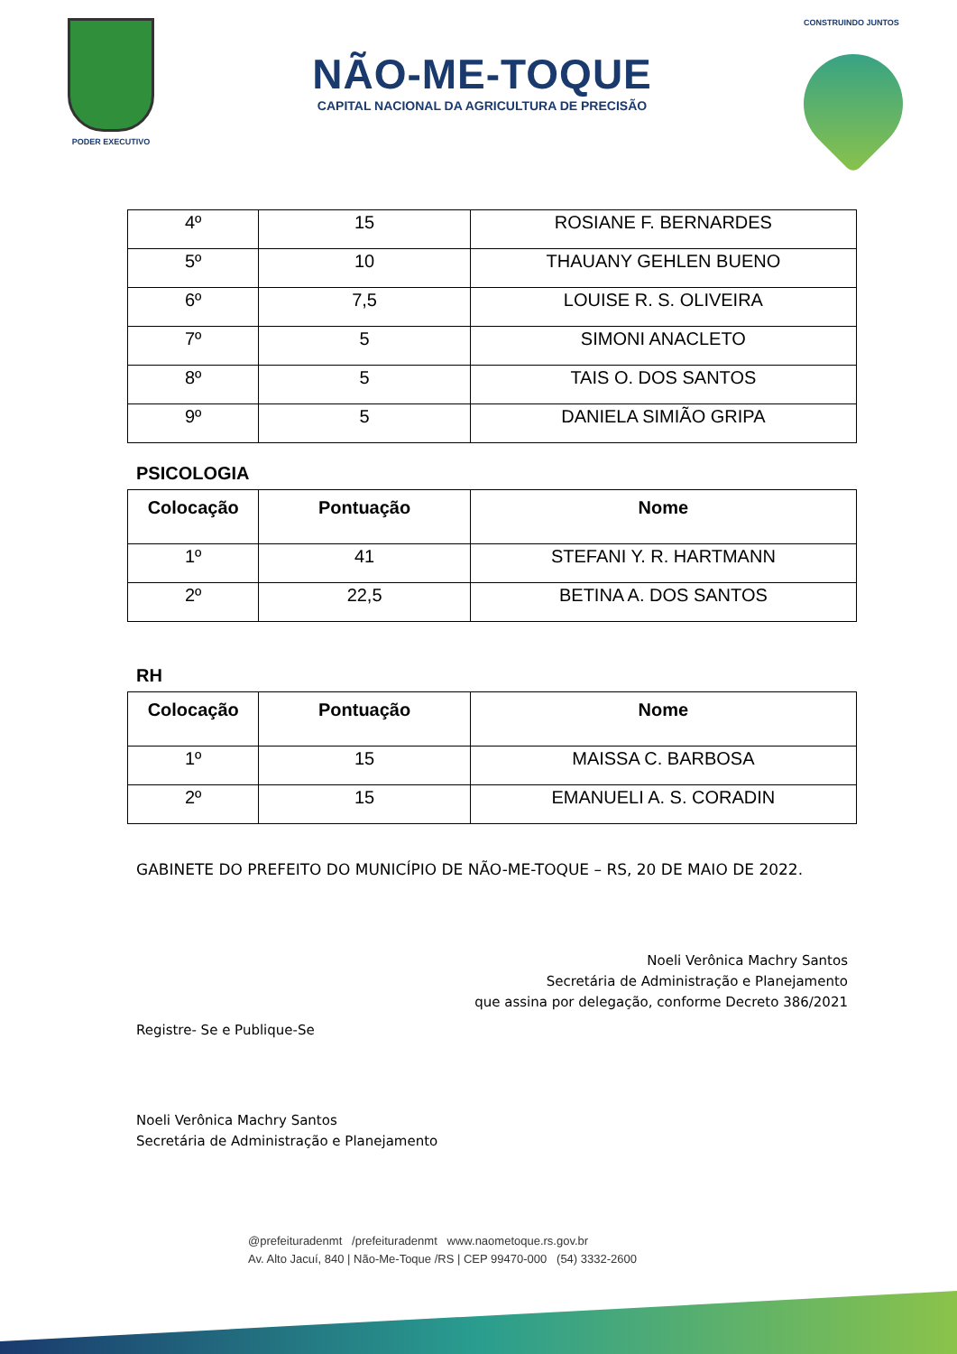PODER EXECUTIVO
NÃO-ME-TOQUE
CAPITAL NACIONAL DA AGRICULTURA DE PRECISÃO
CONSTRUINDO JUNTOS
| 4º | 15 | ROSIANE F. BERNARDES |
| 5º | 10 | THAUANY GEHLEN BUENO |
| 6º | 7,5 | LOUISE R. S. OLIVEIRA |
| 7º | 5 | SIMONI ANACLETO |
| 8º | 5 | TAIS O. DOS SANTOS |
| 9º | 5 | DANIELA SIMIÃO GRIPA |
PSICOLOGIA
| Colocação | Pontuação | Nome |
| --- | --- | --- |
| 1º | 41 | STEFANI Y. R. HARTMANN |
| 2º | 22,5 | BETINA A. DOS SANTOS |
RH
| Colocação | Pontuação | Nome |
| --- | --- | --- |
| 1º | 15 | MAISSA C. BARBOSA |
| 2º | 15 | EMANUELI A. S. CORADIN |
GABINETE DO PREFEITO DO MUNICÍPIO DE NÃO-ME-TOQUE – RS, 20 DE MAIO DE 2022.
Noeli Verônica Machry Santos
Secretária de Administração e Planejamento
que assina por delegação, conforme Decreto 386/2021
Registre- Se e Publique-Se
Noeli Verônica Machry Santos
Secretária de Administração e Planejamento
@prefeituradenmt /prefeituradenmt www.naometoque.rs.gov.br
Av. Alto Jacuí, 840 | Não-Me-Toque /RS | CEP 99470-000 (54) 3332-2600